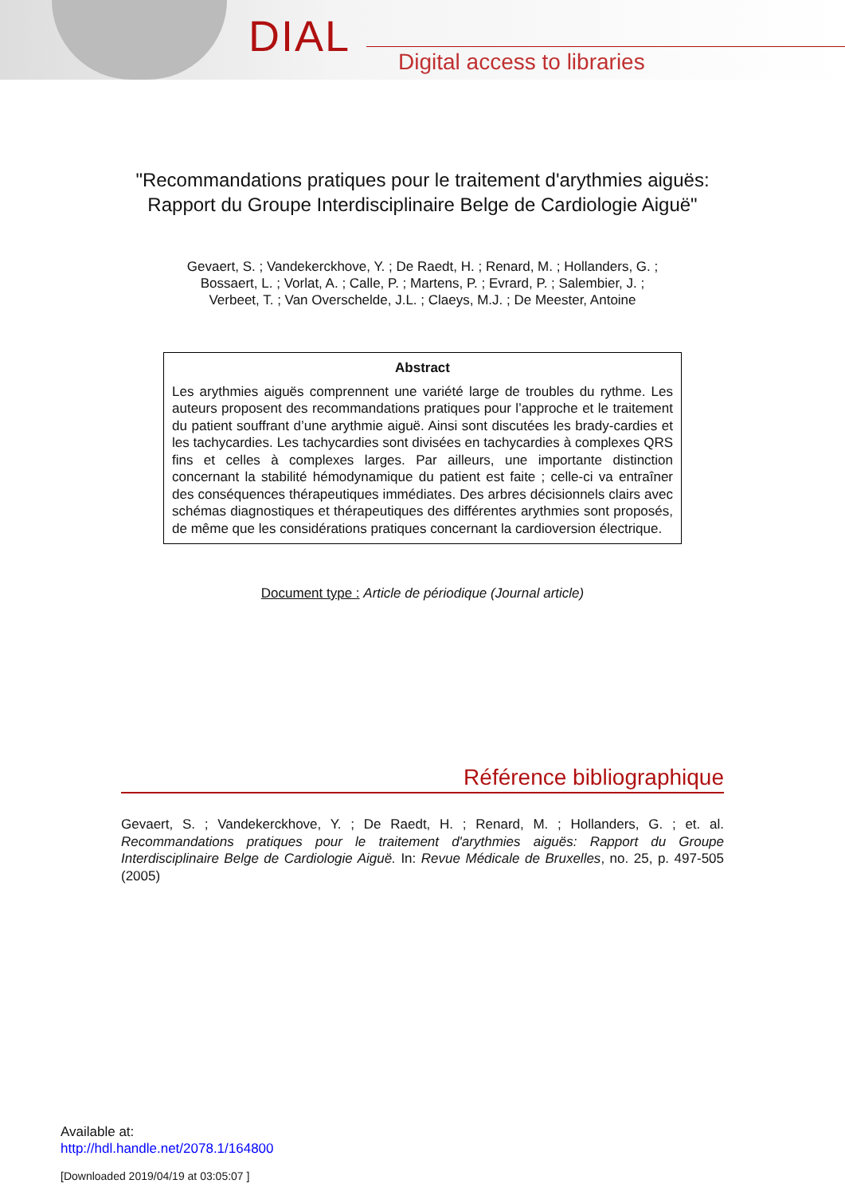DIAL
Digital access to libraries
"Recommandations pratiques pour le traitement d'arythmies aiguës: Rapport du Groupe Interdisciplinaire Belge de Cardiologie Aiguë"
Gevaert, S. ; Vandekerckhove, Y. ; De Raedt, H. ; Renard, M. ; Hollanders, G. ; Bossaert, L. ; Vorlat, A. ; Calle, P. ; Martens, P. ; Evrard, P. ; Salembier, J. ; Verbeet, T. ; Van Overschelde, J.L. ; Claeys, M.J. ; De Meester, Antoine
Abstract
Les arythmies aiguës comprennent une variété large de troubles du rythme. Les auteurs proposent des recommandations pratiques pour l’approche et le traitement du patient souffrant d’une arythmie aiguë. Ainsi sont discutées les brady-cardies et les tachycardies. Les tachycardies sont divisées en tachycardies à complexes QRS fins et celles à complexes larges. Par ailleurs, une importante distinction concernant la stabilité hémodynamique du patient est faite ; celle-ci va entraîner des conséquences thérapeutiques immédiates. Des arbres décisionnels clairs avec schémas diagnostiques et thérapeutiques des différentes arythmies sont proposés, de même que les considérations pratiques concernant la cardioversion électrique.
Document type : Article de périodique (Journal article)
Référence bibliographique
Gevaert, S. ; Vandekerckhove, Y. ; De Raedt, H. ; Renard, M. ; Hollanders, G. ; et. al. Recommandations pratiques pour le traitement d'arythmies aiguës: Rapport du Groupe Interdisciplinaire Belge de Cardiologie Aiguë. In: Revue Médicale de Bruxelles, no. 25, p. 497-505 (2005)
Available at:
http://hdl.handle.net/2078.1/164800
[Downloaded 2019/04/19 at 03:05:07 ]